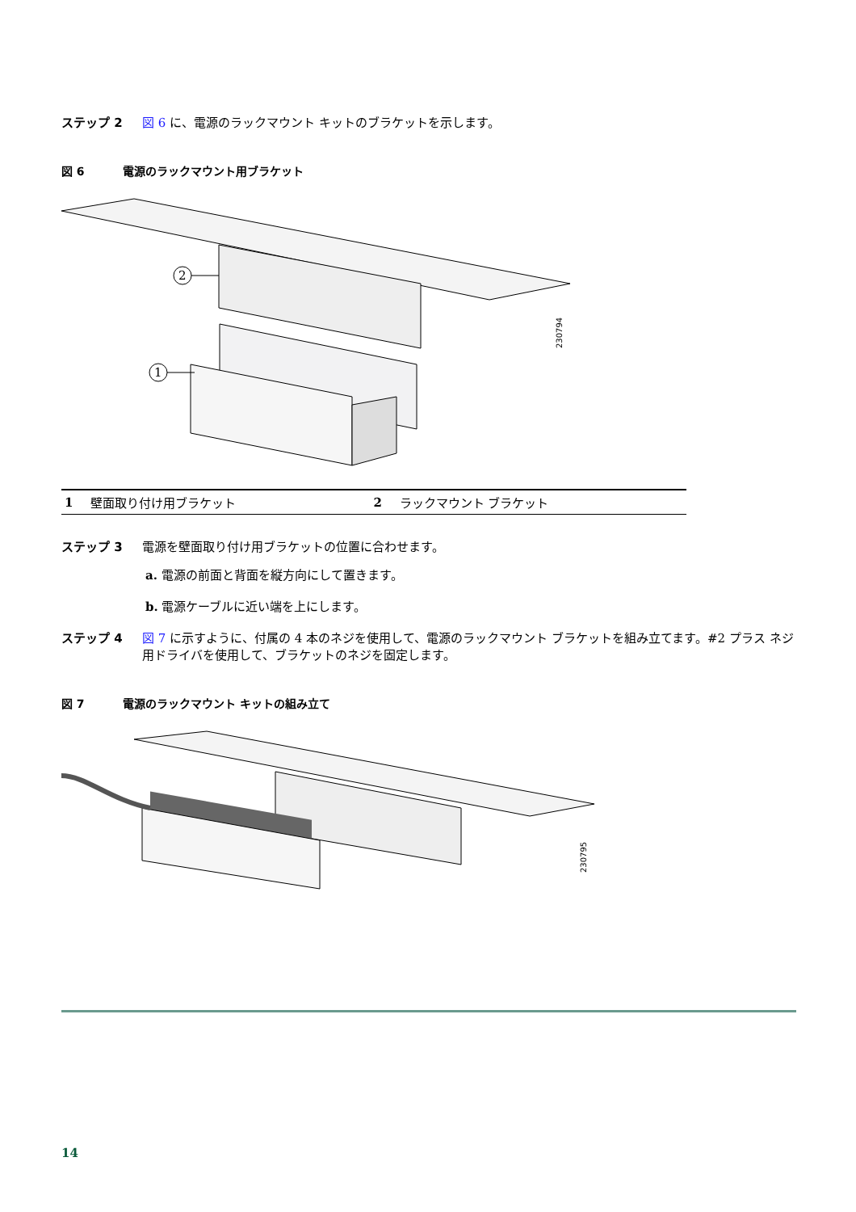ステップ 2 図 6 に、電源のラックマウント キットのブラケットを示します。
図 6 電源のラックマウント用ブラケット
2
1
230794
| 1 | 壁面取り付け用ブラケット | 2 | ラックマウント ブラケット |
ステップ 3 電源を壁面取り付け用ブラケットの位置に合わせます。
a. 電源の前面と背面を縦方向にして置きます。
b. 電源ケーブルに近い端を上にします。
ステップ 4 図 7 に示すように、付属の 4 本のネジを使用して、電源のラックマウント ブラケットを組み立てます。#2 プラス ネジ用ドライバを使用して、ブラケットのネジを固定します。
図 7 電源のラックマウント キットの組み立て
230795
14